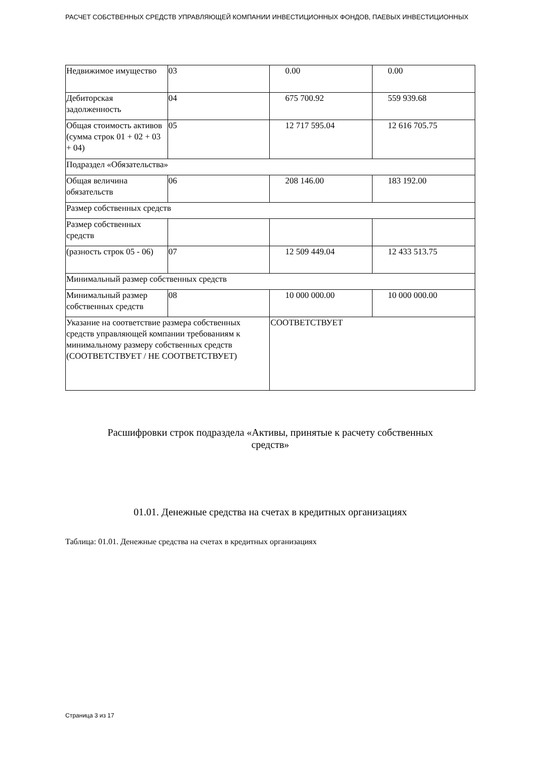РАСЧЕТ СОБСТВЕННЫХ СРЕДСТВ УПРАВЛЯЮЩЕЙ КОМПАНИИ ИНВЕСТИЦИОННЫХ ФОНДОВ, ПАЕВЫХ ИНВЕСТИЦИОННЫХ
| Недвижимое имущество | 03 | 0.00 | 0.00 |
| Дебиторская задолженность | 04 | 675 700.92 | 559 939.68 |
| Общая стоимость активов (сумма строк 01 + 02 + 03 + 04) | 05 | 12 717 595.04 | 12 616 705.75 |
| Подраздел «Обязательства» | | | |
| Общая величина обязательств | 06 | 208 146.00 | 183 192.00 |
| Размер собственных средств | | | |
| Размер собственных средств | | | |
| (разность строк 05 - 06) | 07 | 12 509 449.04 | 12 433 513.75 |
| Минимальный размер собственных средств | | | |
| Минимальный размер собственных средств | 08 | 10 000 000.00 | 10 000 000.00 |
| Указание на соответствие размера собственных средств управляющей компании требованиям к минимальному размеру собственных средств (СООТВЕТСТВУЕТ / НЕ СООТВЕТСТВУЕТ) | | СООТВЕТСТВУЕТ | |
Расшифровки строк подраздела «Активы, принятые к расчету собственных средств»
01.01. Денежные средства на счетах в кредитных организациях
Таблица: 01.01. Денежные средства на счетах в кредитных организациях
Страница 3 из 17